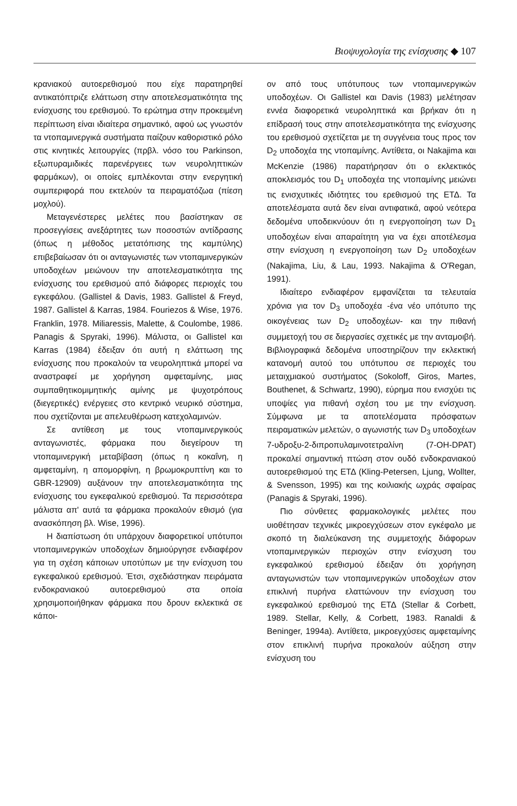Βιοψυχολογία της ενίσχυσης ◆ 107
κρανιακού αυτοερεθισμού που είχε παρατηρηθεί αντικατόπτριζε ελάττωση στην αποτελεσματικότητα της ενίσχυσης του ερεθισμού. Το ερώτημα στην προκειμένη περίπτωση είναι ιδιαίτερα σημαντικό, αφού ως γνωστόν τα ντοπαμινεργικά συστήματα παίζουν καθοριστικό ρόλο στις κινητικές λειτουργίες (πρβλ. νόσο του Parkinson, εξωπυραμιδικές παρενέργειες των νευροληπτικών φαρμάκων), οι οποίες εμπλέκονται στην ενεργητική συμπεριφορά που εκτελούν τα πειραματόζωα (πίεση μοχλού).
Μεταγενέστερες μελέτες που βασίστηκαν σε προσεγγίσεις ανεξάρτητες των ποσοστών αντίδρασης (όπως η μέθοδος μετατόπισης της καμπύλης) επιβεβαίωσαν ότι οι ανταγωνιστές των ντοπαμινεργικών υποδοχέων μειώνουν την αποτελεσματικότητα της ενίσχυσης του ερεθισμού από διάφορες περιοχές του εγκεφάλου. (Gallistel & Davis, 1983. Gallistel & Freyd, 1987. Gallistel & Karras, 1984. Fouriezos & Wise, 1976. Franklin, 1978. Miliaressis, Malette, & Coulombe, 1986. Panagis & Spyraki, 1996). Μάλιστα, οι Gallistel και Karras (1984) έδειξαν ότι αυτή η ελάττωση της ενίσχυσης που προκαλούν τα νευροληπτικά μπορεί να αναστραφεί με χορήγηση αμφεταμίνης, μιας συμπαθητικομιμητικής αμίνης με ψυχοτρόπους (διεγερτικές) ενέργειες στο κεντρικό νευρικό σύστημα, που σχετίζονται με απελευθέρωση κατεχολαμινών.
Σε αντίθεση με τους ντοπαμινεργικούς ανταγωνιστές, φάρμακα που διεγείρουν τη ντοπαμινεργική μεταβίβαση (όπως η κοκαΐνη, η αμφεταμίνη, η απομορφίνη, η βρωμοκρυπτίνη και το GBR-12909) αυξάνουν την αποτελεσματικότητα της ενίσχυσης του εγκεφαλικού ερεθισμού. Τα περισσότερα μάλιστα απ' αυτά τα φάρμακα προκαλούν εθισμό (για ανασκόπηση βλ. Wise, 1996).
Η διαπίστωση ότι υπάρχουν διαφορετικοί υπότυποι ντοπαμινεργικών υποδοχέων δημιούργησε ενδιαφέρον για τη σχέση κάποιων υποτύπων με την ενίσχυση του εγκεφαλικού ερεθισμού. Έτσι, σχεδιάστηκαν πειράματα ενδοκρανιακού αυτοερεθισμού στα οποία χρησιμοποιήθηκαν φάρμακα που δρουν εκλεκτικά σε κάποι-
ον από τους υπότυπους των ντοπαμινεργικών υποδοχέων. Οι Gallistel και Davis (1983) μελέτησαν εννέα διαφορετικά νευροληπτικά και βρήκαν ότι η επίδρασή τους στην αποτελεσματικότητα της ενίσχυσης του ερεθισμού σχετίζεται με τη συγγένεια τους προς τον D<sub>2</sub> υποδοχέα της ντοπαμίνης. Αντίθετα, οι Nakajima και McKenzie (1986) παρατήρησαν ότι ο εκλεκτικός αποκλεισμός του D<sub>1</sub> υποδοχέα της ντοπαμίνης μειώνει τις ενισχυτικές ιδιότητες του ερεθισμού της ΕΤΔ. Τα αποτελέσματα αυτά δεν είναι αντιφατικά, αφού νεότερα δεδομένα υποδεικνύουν ότι η ενεργοποίηση των D<sub>1</sub> υποδοχέων είναι απαραίτητη για να έχει αποτέλεσμα στην ενίσχυση η ενεργοποίηση των D<sub>2</sub> υποδοχέων (Nakajima, Liu, & Lau, 1993. Nakajima & O'Regan, 1991).
Ιδιαίτερο ενδιαφέρον εμφανίζεται τα τελευταία χρόνια για τον D<sub>3</sub> υποδοχέα -ένα νέο υπότυπο της οικογένειας των D<sub>2</sub> υποδοχέων- και την πιθανή συμμετοχή του σε διεργασίες σχετικές με την ανταμοιβή. Βιβλιογραφικά δεδομένα υποστηρίζουν την εκλεκτική κατανομή αυτού του υπότυπου σε περιοχές του μεταιχμιακού συστήματος (Sokoloff, Giros, Martes, Bouthenet, & Schwartz, 1990), εύρημα που ενισχύει τις υποψίες για πιθανή σχέση του με την ενίσχυση. Σύμφωνα με τα αποτελέσματα πρόσφατων πειραματικών μελετών, ο αγωνιστής των D<sub>3</sub> υποδοχέων 7-υδροξυ-2-διπροπυλαμινοτετραλίνη (7-OH-DPAT) προκαλεί σημαντική πτώση στον ουδό ενδοκρανιακού αυτοερεθισμού της ΕΤΔ (Kling-Petersen, Ljung, Wollter, & Svensson, 1995) και της κοιλιακής ωχράς σφαίρας (Panagis & Spyraki, 1996).
Πιο σύνθετες φαρμακολογικές μελέτες που υιοθέτησαν τεχνικές μικροεγχύσεων στον εγκέφαλο με σκοπό τη διαλεύκανση της συμμετοχής διάφορων ντοπαμινεργικών περιοχών στην ενίσχυση του εγκεφαλικού ερεθισμού έδειξαν ότι χορήγηση ανταγωνιστών των ντοπαμινεργικών υποδοχέων στον επικλινή πυρήνα ελαττώνουν την ενίσχυση του εγκεφαλικού ερεθισμού της ΕΤΔ (Stellar & Corbett, 1989. Stellar, Kelly, & Corbett, 1983. Ranaldi & Beninger, 1994a). Αντίθετα, μικροεγχύσεις αμφεταμίνης στον επικλινή πυρήνα προκαλούν αύξηση στην ενίσχυση του